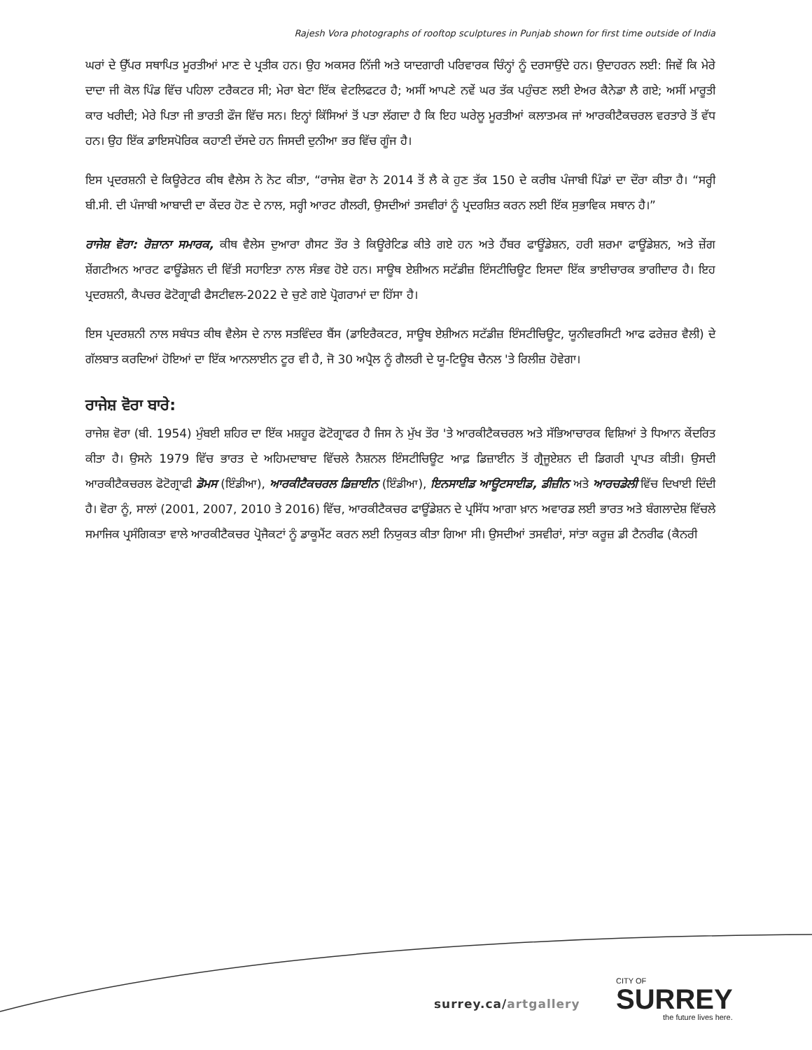Rajesh Vora photographs of rooftop sculptures in Punjab shown for first time outside of India
ਘਰਾਂ ਦੇ ਉੱਪਰ ਸਥਾਪਿਤ ਮੂਰਤੀਆਂ ਮਾਣ ਦੇ ਪ੍ਰਤੀਕ ਹਨ। ਉਹ ਅਕਸਰ ਨਿੱਜੀ ਅਤੇ ਯਾਦਗਾਰੀ ਪਰਿਵਾਰਕ ਚਿੰਨ੍ਹਾਂ ਨੂੰ ਦਰਸਾਉਂਦੇ ਹਨ। ਉਦਾਹਰਨ ਲਈ: ਜਿਵੇਂ ਕਿ ਮੇਰੇ ਦਾਦਾ ਜੀ ਕੋਲ ਪਿੰਡ ਵਿੱਚ ਪਹਿਲਾ ਟਰੈਕਟਰ ਸੀ; ਮੇਰਾ ਬੇਟਾ ਇੱਕ ਵੇਟਲਿਫਟਰ ਹੈ; ਅਸੀਂ ਆਪਣੇ ਨਵੇਂ ਘਰ ਤੱਕ ਪਹੁੰਚਣ ਲਈ ਏਅਰ ਕੈਨੇਡਾ ਲੈ ਗਏ; ਅਸੀਂ ਮਾਰੂਤੀ ਕਾਰ ਖਰੀਦੀ; ਮੇਰੇ ਪਿਤਾ ਜੀ ਭਾਰਤੀ ਫੌਜ ਵਿੱਚ ਸਨ। ਇਨ੍ਹਾਂ ਕਿੱਸਿਆਂ ਤੋਂ ਪਤਾ ਲੱਗਦਾ ਹੈ ਕਿ ਇਹ ਘਰੇਲੂ ਮੂਰਤੀਆਂ ਕਲਾਤਮਕ ਜਾਂ ਆਰਕੀਟੈਕਚਰਲ ਵਰਤਾਰੇ ਤੋਂ ਵੱਧ ਹਨ। ਉਹ ਇੱਕ ਡਾਇਸਪੋਰਿਕ ਕਹਾਣੀ ਦੱਸਦੇ ਹਨ ਜਿਸਦੀ ਦੁਨੀਆ ਭਰ ਵਿੱਚ ਗੂੰਜ ਹੈ।
ਇਸ ਪ੍ਰਦਰਸ਼ਨੀ ਦੇ ਕਿਊਰੇਟਰ ਕੀਥ ਵੈਲੇਸ ਨੇ ਨੋਟ ਕੀਤਾ, “ਰਾਜੇਸ਼ ਵੋਰਾ ਨੇ 2014 ਤੋਂ ਲੈ ਕੇ ਹੁਣ ਤੱਕ 150 ਦੇ ਕਰੀਬ ਪੰਜਾਬੀ ਪਿੰਡਾਂ ਦਾ ਦੌਰਾ ਕੀਤਾ ਹੈ। “ਸਰ੍ਹੀ ਬੀ.ਸੀ. ਦੀ ਪੰਜਾਬੀ ਆਬਾਦੀ ਦਾ ਕੇਂਦਰ ਹੋਣ ਦੇ ਨਾਲ, ਸਰ੍ਹੀ ਆਰਟ ਗੈਲਰੀ, ਉਸਦੀਆਂ ਤਸਵੀਰਾਂ ਨੂੰ ਪ੍ਰਦਰਸ਼ਿਤ ਕਰਨ ਲਈ ਇੱਕ ਸੁਭਾਵਿਕ ਸਥਾਨ ਹੈ।”
ਰਾਜੇਸ਼ ਵੋਰਾ: ਰੋਜ਼ਾਨਾ ਸਮਾਰਕ, ਕੀਥ ਵੈਲੇਸ ਦੁਆਰਾ ਗੈਸਟ ਤੌਰ ਤੇ ਕਿਊਰੇਟਿਡ ਕੀਤੇ ਗਏ ਹਨ ਅਤੇ ਹੈਂਬਰ ਫਾਊਂਡੇਸ਼ਨ, ਹਰੀ ਸ਼ਰਮਾ ਫਾਊਂਡੇਸ਼ਨ, ਅਤੇ ਜ਼ੇਂਗ ਸ਼ੇਂਗਟੀਅਨ ਆਰਟ ਫਾਊਂਡੇਸ਼ਨ ਦੀ ਵਿੱਤੀ ਸਹਾਇਤਾ ਨਾਲ ਸੰਭਵ ਹੋਏ ਹਨ। ਸਾਊਥ ਏਸ਼ੀਅਨ ਸਟੱਡੀਜ਼ ਇੰਸਟੀਚਿਊਟ ਇਸਦਾ ਇੱਕ ਭਾਈਚਾਰਕ ਭਾਗੀਦਾਰ ਹੈ। ਇਹ ਪ੍ਰਦਰਸ਼ਨੀ, ਕੈਪਚਰ ਫੋਟੋਗ੍ਰਾਫੀ ਫੈਸਟੀਵਲ-2022 ਦੇ ਚੁਣੇ ਗਏ ਪ੍ਰੋਗਰਾਮਾਂ ਦਾ ਹਿੱਸਾ ਹੈ।
ਇਸ ਪ੍ਰਦਰਸ਼ਨੀ ਨਾਲ ਸਬੰਧਤ ਕੀਥ ਵੈਲੇਸ ਦੇ ਨਾਲ ਸਤਵਿੰਦਰ ਬੈਂਸ (ਡਾਇਰੈਕਟਰ, ਸਾਊਥ ਏਸ਼ੀਅਨ ਸਟੱਡੀਜ਼ ਇੰਸਟੀਚਿਊਟ, ਯੂਨੀਵਰਸਿਟੀ ਆਫ ਫਰੇਜ਼ਰ ਵੈਲੀ) ਦੇ ਗੱਲਬਾਤ ਕਰਦਿਆਂ ਹੋਇਆਂ ਦਾ ਇੱਕ ਆਨਲਾਈਨ ਟੂਰ ਵੀ ਹੈ, ਜੋ 30 ਅਪ੍ਰੈਲ ਨੂੰ ਗੈਲਰੀ ਦੇ ਯੂ-ਟਿਊਬ ਚੈਨਲ 'ਤੇ ਰਿਲੀਜ਼ ਹੋਵੇਗਾ।
ਰਾਜੇਸ਼ ਵੋਰਾ ਬਾਰੇ:
ਰਾਜੇਸ਼ ਵੋਰਾ (ਬੀ. 1954) ਮੁੰਬਈ ਸ਼ਹਿਰ ਦਾ ਇੱਕ ਮਸ਼ਹੂਰ ਫੋਟੋਗ੍ਰਾਫਰ ਹੈ ਜਿਸ ਨੇ ਮੁੱਖ ਤੌਰ 'ਤੇ ਆਰਕੀਟੈਕਚਰਲ ਅਤੇ ਸੱਭਿਆਚਾਰਕ ਵਿਸ਼ਿਆਂ ਤੇ ਧਿਆਨ ਕੇਂਦਰਿਤ ਕੀਤਾ ਹੈ। ਉਸਨੇ 1979 ਵਿੱਚ ਭਾਰਤ ਦੇ ਅਹਿਮਦਾਬਾਦ ਵਿੱਚਲੇ ਨੈਸ਼ਨਲ ਇੰਸਟੀਚਿਊਟ ਆਫ਼ ਡਿਜ਼ਾਈਨ ਤੋਂ ਗ੍ਰੈਜੂਏਸ਼ਨ ਦੀ ਡਿਗਰੀ ਪ੍ਰਾਪਤ ਕੀਤੀ। ਉਸਦੀ ਆਰਕੀਟੈਕਚਰਲ ਫੋਟੋਗ੍ਰਾਫੀ ਡੋਮਸ (ਇੰਡੀਆ), ਆਰਕੀਟੈਕਚਰਲ ਡਿਜ਼ਾਈਨ (ਇੰਡੀਆ), ਇਨਸਾਈਡ ਆਊਟਸਾਈਡ, ਡੀਜ਼ੀਨ ਅਤੇ ਆਰਚਡੇਲੀ ਵਿੱਚ ਦਿਖਾਈ ਦਿੰਦੀ ਹੈ। ਵੋਰਾ ਨੂੰ, ਸਾਲਾਂ (2001, 2007, 2010 ਤੇ 2016) ਵਿੱਚ, ਆਰਕੀਟੈਕਚਰ ਫਾਊਂਡੇਸ਼ਨ ਦੇ ਪ੍ਰਸਿੱਧ ਆਗਾ ਖ਼ਾਨ ਅਵਾਰਡ ਲਈ ਭਾਰਤ ਅਤੇ ਬੰਗਲਾਦੇਸ਼ ਵਿੱਚਲੇ ਸਮਾਜਿਕ ਪ੍ਰਸੰਗਿਕਤਾ ਵਾਲੇ ਆਰਕੀਟੈਕਚਰ ਪ੍ਰੋਜੈਕਟਾਂ ਨੂੰ ਡਾਕੂਮੈਂਟ ਕਰਨ ਲਈ ਨਿਯੁਕਤ ਕੀਤਾ ਗਿਆ ਸੀ। ਉਸਦੀਆਂ ਤਸਵੀਰਾਂ, ਸਾਂਤਾ ਕਰੂਜ਼ ਡੀ ਟੈਨਰੀਫ (ਕੈਨਰੀ
surrey.ca/artgallery
CITY OF
SURREY
the future lives here.